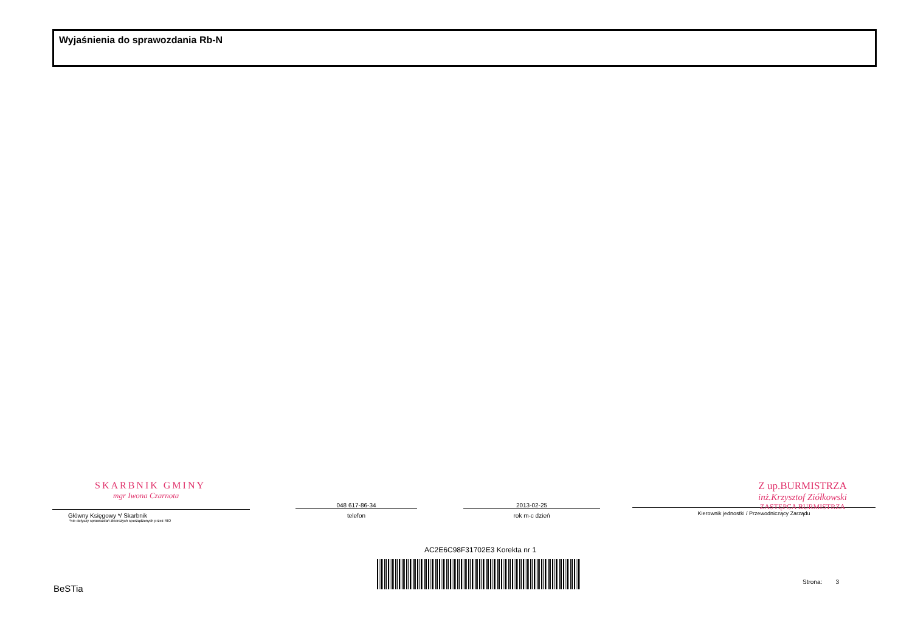Wyjaśnienia do sprawozdania Rb-N
SKARBNIK GMINY
mgr Iwona Czarnota
Główny Księgowy */ Skarbnik
*nie dotyczy sprawozdań zbiorczych sporządzonych przez RIO
048 617-86-34
telefon
2013-02-25
rok m-c dzień
Z up.BURMISTRZA
inż.Krzysztof Ziółkowski
ZASTĘPCA BURMISTRZA
Kierownik jednostki / Przewodniczący Zarządu
AC2E6C98F31702E3 Korekta nr 1
BeSTia
Strona: 3